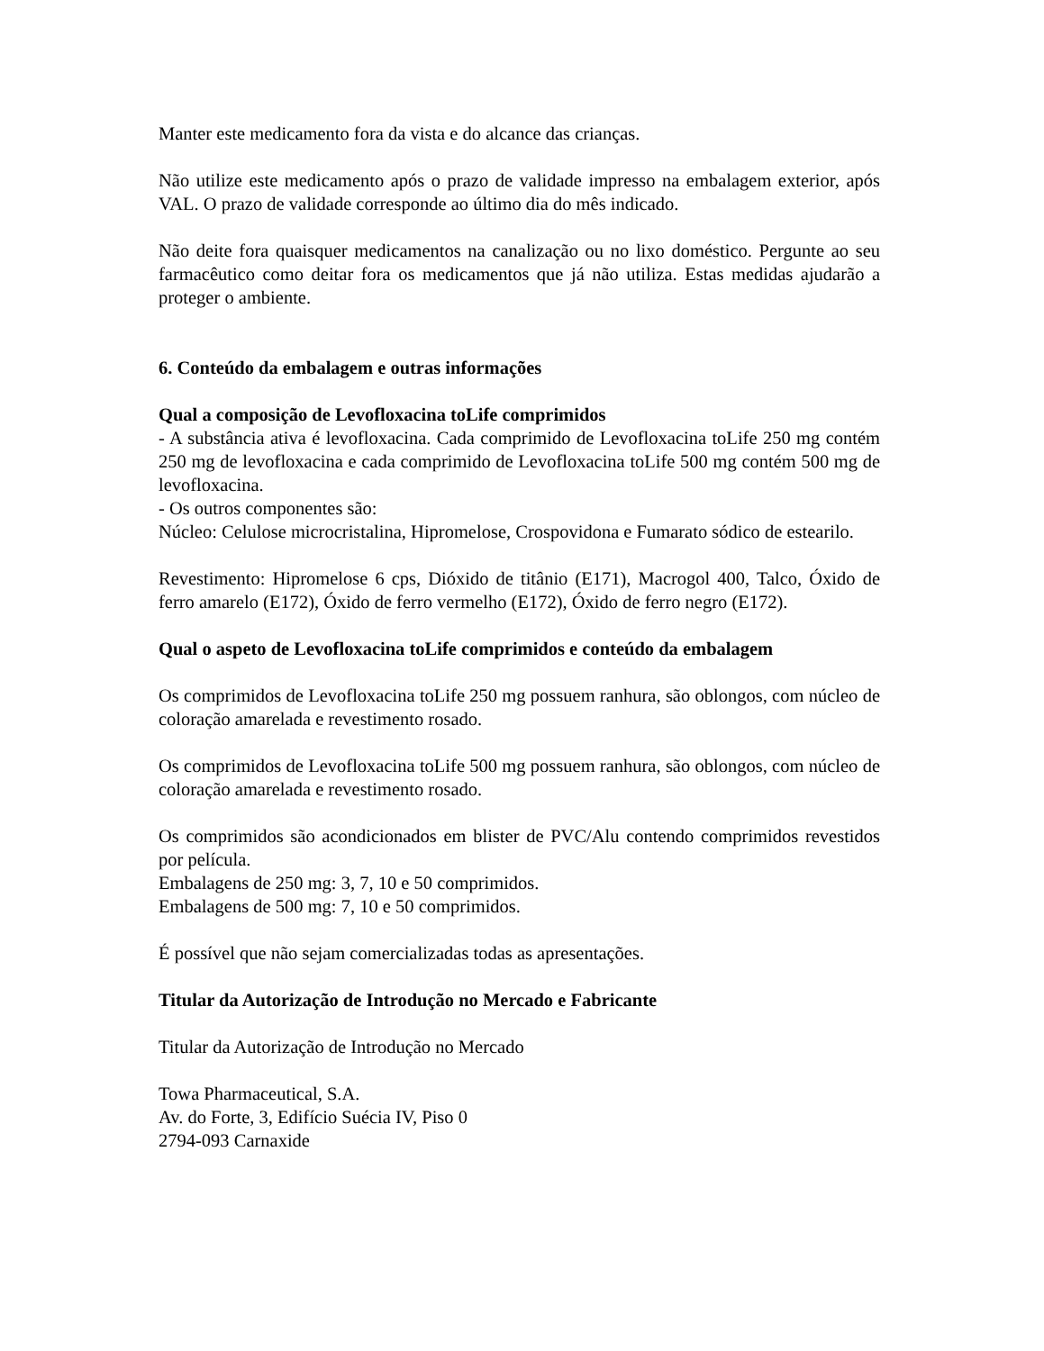Manter este medicamento fora da vista e do alcance das crianças.
Não utilize este medicamento após o prazo de validade impresso na embalagem exterior, após VAL. O prazo de validade corresponde ao último dia do mês indicado.
Não deite fora quaisquer medicamentos na canalização ou no lixo doméstico. Pergunte ao seu farmacêutico como deitar fora os medicamentos que já não utiliza. Estas medidas ajudarão a proteger o ambiente.
6. Conteúdo da embalagem e outras informações
Qual a composição de Levofloxacina toLife comprimidos
- A substância ativa é levofloxacina. Cada comprimido de Levofloxacina toLife 250 mg contém 250 mg de levofloxacina e cada comprimido de Levofloxacina toLife 500 mg contém 500 mg de levofloxacina.
- Os outros componentes são:
Núcleo: Celulose microcristalina, Hipromelose, Crospovidona e Fumarato sódico de estearilo.
Revestimento: Hipromelose 6 cps, Dióxido de titânio (E171), Macrogol 400, Talco, Óxido de ferro amarelo (E172), Óxido de ferro vermelho (E172), Óxido de ferro negro (E172).
Qual o aspeto de Levofloxacina toLife comprimidos e conteúdo da embalagem
Os comprimidos de Levofloxacina toLife 250 mg possuem ranhura, são oblongos, com núcleo de coloração amarelada e revestimento rosado.
Os comprimidos de Levofloxacina toLife 500 mg possuem ranhura, são oblongos, com núcleo de coloração amarelada e revestimento rosado.
Os comprimidos são acondicionados em blister de PVC/Alu contendo comprimidos revestidos por película.
Embalagens de 250 mg: 3, 7, 10 e 50 comprimidos.
Embalagens de 500 mg: 7, 10 e 50 comprimidos.
É possível que não sejam comercializadas todas as apresentações.
Titular da Autorização de Introdução no Mercado e Fabricante
Titular da Autorização de Introdução no Mercado
Towa Pharmaceutical, S.A.
Av. do Forte, 3, Edifício Suécia IV, Piso 0
2794-093 Carnaxide